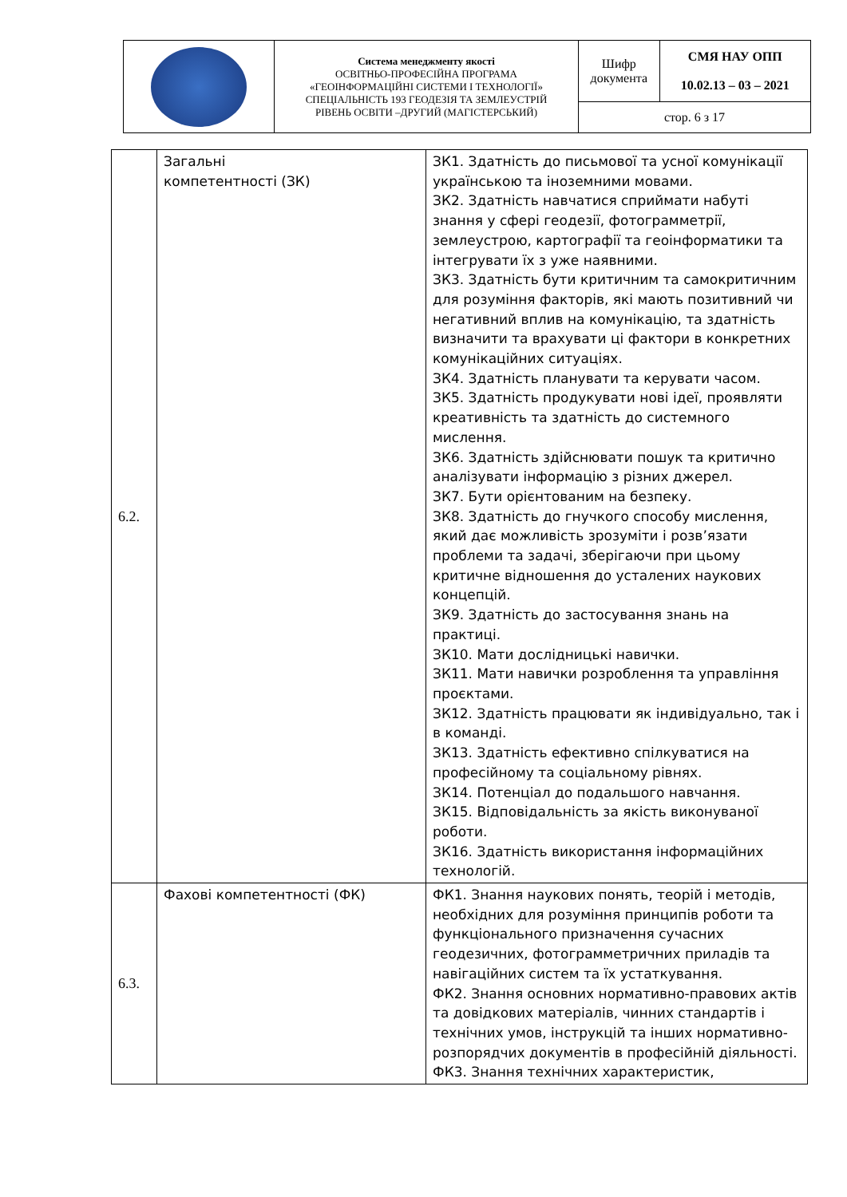| | Система менеджменту якості ОСВІТНЬО-ПРОФЕСІЙНА ПРОГРАМА «ГЕОІНФОРМАЦІЙНІ СИСТЕМИ І ТЕХНОЛОГІЇ» СПЕЦІАЛЬНІСТЬ 193 ГЕОДЕЗІЯ ТА ЗЕМЛЕУСТРІЙ РІВЕНЬ ОСВІТИ –ДРУГИЙ (МАГІСТЕРСЬКИЙ) | Шифр документа | СМЯ НАУ ОПП 10.02.13 – 03 – 2021 |
| | | стор. 6 з 17 | |
| 6.2. | Загальні компетентності (ЗК) | ЗК1. Здатність до письмової та усної комунікації українською та іноземними мовами. ЗК2. Здатність навчатися сприймати набуті знання у сфері геодезії, фотограмметрії, землеустрою, картографії та геоінформатики та інтегрувати їх з уже наявними. ЗК3. Здатність бути критичним та самокритичним для розуміння факторів, які мають позитивний чи негативний вплив на комунікацію, та здатність визначити та врахувати ці фактори в конкретних комунікаційних ситуаціях. ЗК4. Здатність планувати та керувати часом. ЗК5. Здатність продукувати нові ідеї, проявляти креативність та здатність до системного мислення. ЗК6. Здатність здійснювати пошук та критично аналізувати інформацію з різних джерел. ЗК7. Бути орієнтованим на безпеку. ЗК8. Здатність до гнучкого способу мислення, який дає можливість зрозуміти і розв’язати проблеми та задачі, зберігаючи при цьому критичне відношення до усталених наукових концепцій. ЗК9. Здатність до застосування знань на практиці. ЗК10. Мати дослідницькі навички. ЗК11. Мати навички розроблення та управління проєктами. ЗК12. Здатність працювати як індивідуально, так і в команді. ЗК13. Здатність ефективно спілкуватися на професійному та соціальному рівнях. ЗК14. Потенціал до подальшого навчання. ЗК15. Відповідальність за якість виконуваної роботи. ЗК16. Здатність використання інформаційних технологій. |
| 6.3. | Фахові компетентності (ФК) | ФК1. Знання наукових понять, теорій і методів, необхідних для розуміння принципів роботи та функціонального призначення сучасних геодезичних, фотограмметричних приладів та навігаційних систем та їх устаткування. ФК2. Знання основних нормативно-правових актів та довідкових матеріалів, чинних стандартів і технічних умов, інструкцій та інших нормативно-розпорядчих документів в професійній діяльності. ФК3. Знання технічних характеристик, |